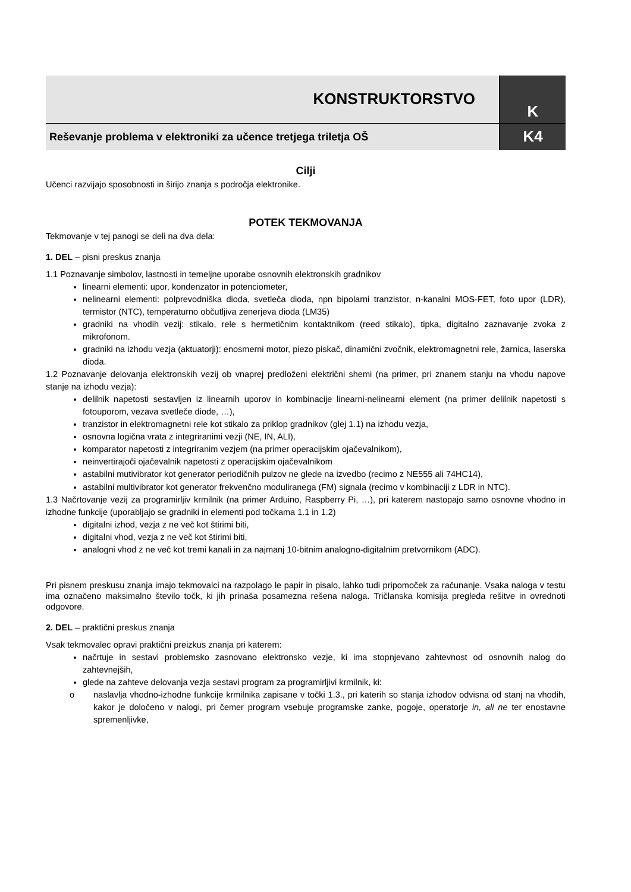KONSTRUKTORSTVO
Reševanje problema v elektroniki za učence tretjega triletja OŠ
K
K4
Cilji
Učenci razvijajo sposobnosti in širijo znanja s področja elektronike.
POTEK TEKMOVANJA
Tekmovanje v tej panogi se deli na dva dela:
1. DEL – pisni preskus znanja
1.1 Poznavanje simbolov, lastnosti in temeljne uporabe osnovnih elektronskih gradnikov
linearni elementi: upor, kondenzator in potenciometer,
nelinearni elementi: polprevodniška dioda, svetleča dioda, npn bipolarni tranzistor, n-kanalni MOS-FET, foto upor (LDR), termistor (NTC), temperaturno občutljiva zenerjeva dioda (LM35)
gradniki na vhodih vezij: stikalo, rele s hermetičnim kontaktnikom (reed stikalo), tipka, digitalno zaznavanje zvoka z mikrofonom.
gradniki na izhodu vezja (aktuatorji): enosmerni motor, piezo piskač, dinamični zvočnik, elektromagnetni rele, žarnica, laserska dioda.
1.2 Poznavanje delovanja elektronskih vezij ob vnaprej predloženi električni shemi (na primer, pri znanem stanju na vhodu napove stanje na izhodu vezja):
delilnik napetosti sestavljen iz linearnih uporov in kombinacije linearni-nelinearni element (na primer delilnik napetosti s fotouporom, vezava svetleče diode, …),
tranzistor in elektromagnetni rele kot stikalo za priklop gradnikov (glej 1.1) na izhodu vezja,
osnovna logična vrata z integriranimi vezji (NE, IN, ALI),
komparator napetosti z integriranim vezjem (na primer operacijskim ojačevalnikom),
neinvertirajoči ojačevalnik napetosti z operacijskim ojačevalnikom
astabilni mutivibrator kot generator periodičnih pulzov ne glede na izvedbo (recimo z NE555 ali 74HC14),
astabilni multivibrator kot generator frekvenčno moduliranega (FM) signala (recimo v kombinaciji z LDR in NTC).
1.3 Načrtovanje vezij za programirljiv krmilnik (na primer Arduino, Raspberry Pi, …), pri katerem nastopajo samo osnovne vhodno in izhodne funkcije (uporabljajo se gradniki in elementi pod točkama 1.1 in 1.2)
digitalni izhod, vezja z ne več kot štirimi biti,
digitalni vhod, vezja z ne več kot štirimi biti,
analogni vhod z ne več kot tremi kanali in za najmanj 10-bitnim analogno-digitalnim pretvornikom (ADC).
Pri pisnem preskusu znanja imajo tekmovalci na razpolago le papir in pisalo, lahko tudi pripomoček za računanje. Vsaka naloga v testu ima označeno maksimalno število točk, ki jih prinaša posamezna rešena naloga. Tričlanska komisija pregleda rešitve in ovrednoti odgovore.
2. DEL – praktični preskus znanja
Vsak tekmovalec opravi praktični preizkus znanja pri katerem:
načrtuje in sestavi problemsko zasnovano elektronsko vezje, ki ima stopnjevano zahtevnost od osnovnih nalog do zahtevnejših,
glede na zahteve delovanja vezja sestavi program za programirljivi krmilnik, ki:
o naslavlja vhodno-izhodne funkcije krmilnika zapisane v točki 1.3., pri katerih so stanja izhodov odvisna od stanj na vhodih, kakor je določeno v nalogi, pri čemer program vsebuje programske zanke, pogoje, operatorje in, ali ne ter enostavne spremenljivke,